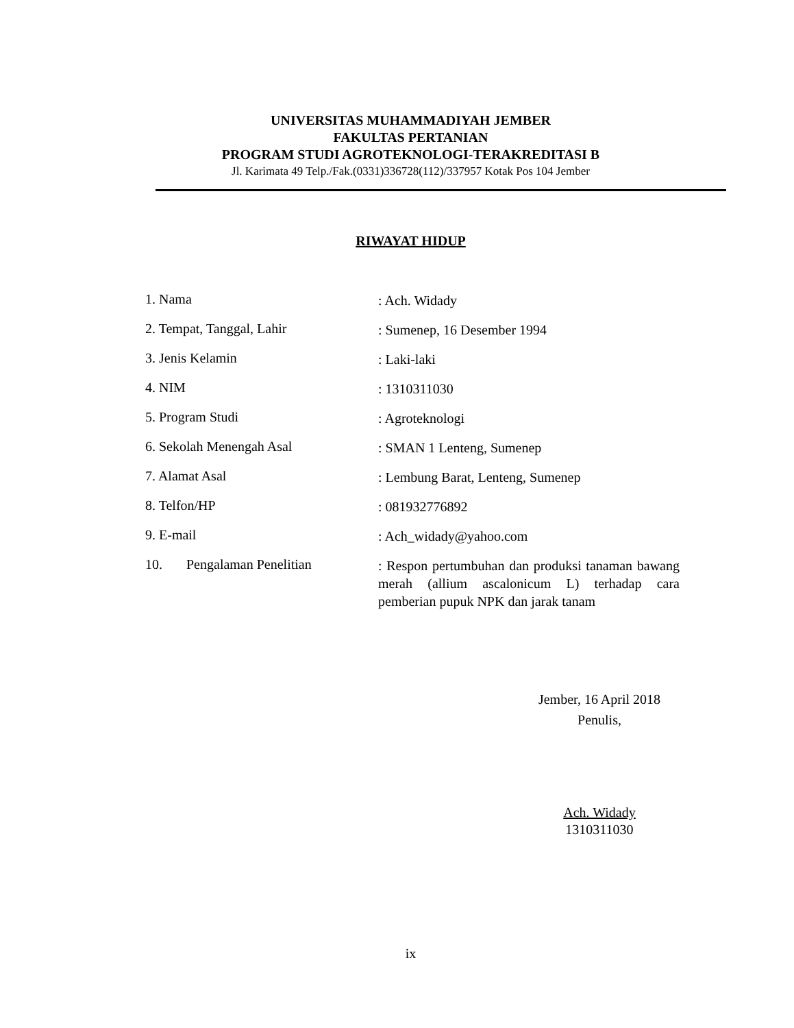UNIVERSITAS MUHAMMADIYAH JEMBER
FAKULTAS PERTANIAN
PROGRAM STUDI AGROTEKNOLOGI-TERAKREDITASI B
Jl. Karimata 49 Telp./Fak.(0331)336728(112)/337957 Kotak Pos 104 Jember
RIWAYAT HIDUP
1. Nama
: Ach. Widady
2. Tempat, Tanggal, Lahir
: Sumenep, 16 Desember 1994
3. Jenis Kelamin
: Laki-laki
4. NIM
: 1310311030
5. Program Studi
: Agroteknologi
6. Sekolah Menengah Asal
: SMAN 1 Lenteng, Sumenep
7. Alamat Asal
: Lembung Barat, Lenteng, Sumenep
8. Telfon/HP
: 081932776892
9. E-mail
: Ach_widady@yahoo.com
10. Pengalaman Penelitian
: Respon pertumbuhan dan produksi tanaman bawang merah (allium ascalonicum L) terhadap cara pemberian pupuk NPK dan jarak tanam
Jember, 16 April 2018
Penulis,
Ach. Widady
1310311030
ix